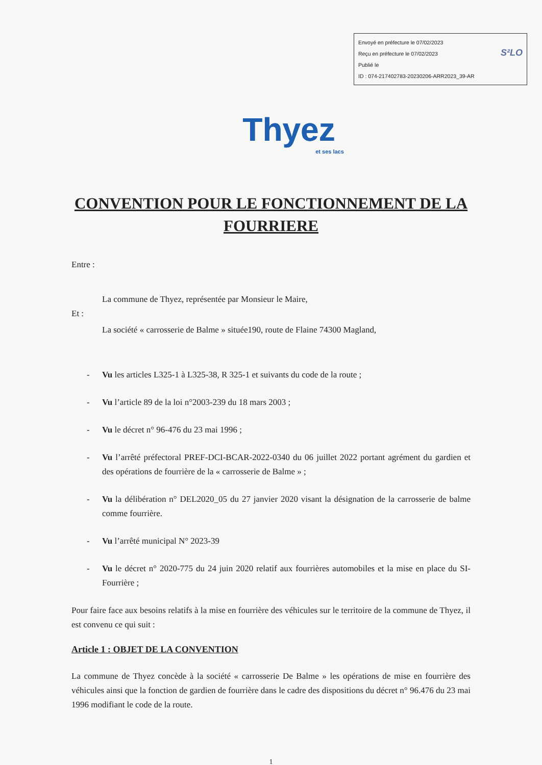Envoyé en préfecture le 07/02/2023
Reçu en préfecture le 07/02/2023 S²LO
Publié le
ID : 074-217402783-20230206-ARR2023_39-AR
Thyez
et ses lacs
CONVENTION POUR LE FONCTIONNEMENT DE LA FOURRIERE
Entre :
La commune de Thyez, représentée par Monsieur le Maire,
Et :
La société « carrosserie de Balme » située190, route de Flaine 74300 Magland,
- Vu les articles L325-1 à L325-38, R 325-1 et suivants du code de la route ;
- Vu l’article 89 de la loi n°2003-239 du 18 mars 2003 ;
- Vu le décret n° 96-476 du 23 mai 1996 ;
- Vu l’arrêté préfectoral PREF-DCI-BCAR-2022-0340 du 06 juillet 2022 portant agrément du gardien et des opérations de fourrière de la « carrosserie de Balme » ;
- Vu la délibération n° DEL2020_05 du 27 janvier 2020 visant la désignation de la carrosserie de balme comme fourrière.
- Vu l’arrêté municipal N° 2023-39
- Vu le décret n° 2020-775 du 24 juin 2020 relatif aux fourrières automobiles et la mise en place du SI-Fourrière ;
Pour faire face aux besoins relatifs à la mise en fourrière des véhicules sur le territoire de la commune de Thyez, il est convenu ce qui suit :
Article 1 : OBJET DE LA CONVENTION
La commune de Thyez concède à la société « carrosserie De Balme » les opérations de mise en fourrière des véhicules ainsi que la fonction de gardien de fourrière dans le cadre des dispositions du décret n° 96.476 du 23 mai 1996 modifiant le code de la route.
1